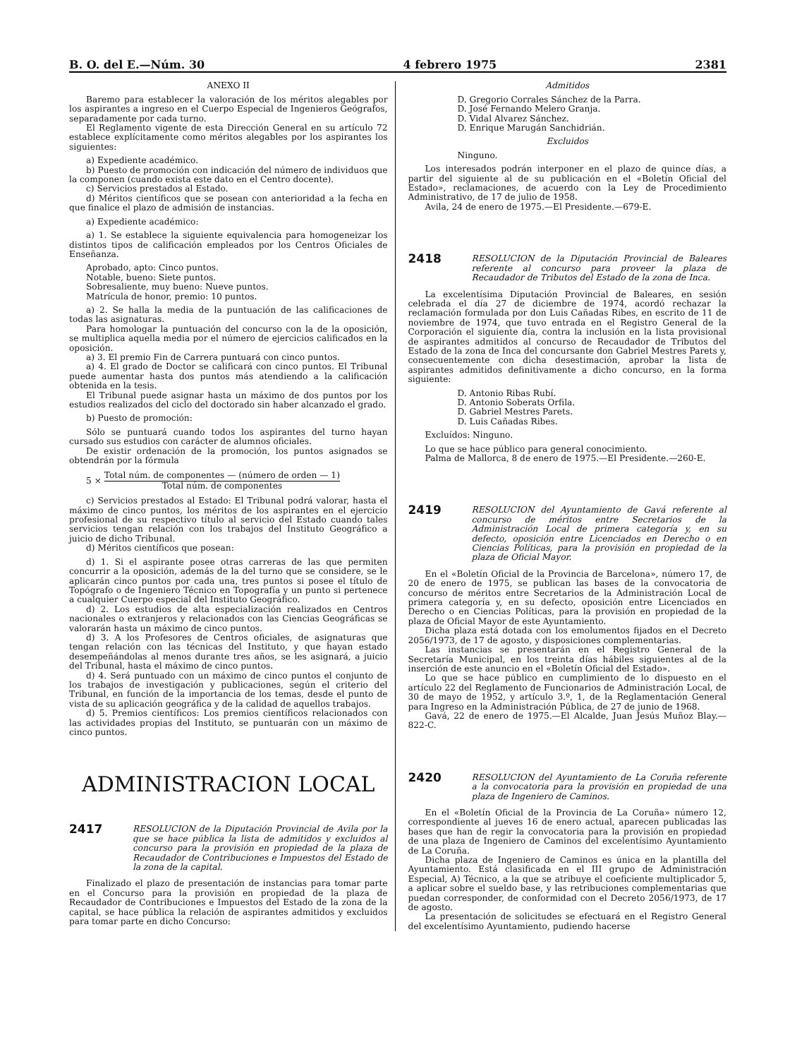B. O. del E.—Núm. 30 4 febrero 1975 2381
ANEXO II
Baremo para establecer la valoración de los méritos alegables por los aspirantes a ingreso en el Cuerpo Especial de Ingenieros Geógrafos, separadamente por cada turno.
El Reglamento vigente de esta Dirección General en su artículo 72 establece explícitamente como méritos alegables por los aspirantes los siguientes:
a) Expediente académico.
b) Puesto de promoción con indicación del número de individuos que la componen (cuando exista este dato en el Centro docente).
c) Servicios prestados al Estado.
d) Méritos científicos que se posean con anterioridad a la fecha en que finalice el plazo de admisión de instancias.
a) Expediente académico:
a) 1. Se establece la siguiente equivalencia para homogeneizar los distintos tipos de calificación empleados por los Centros Oficiales de Enseñanza.
Aprobado, apto: Cinco puntos.
Notable, bueno: Siete puntos.
Sobresaliente, muy bueno: Nueve puntos.
Matrícula de honor, premio: 10 puntos.
a) 2. Se halla la media de la puntuación de las calificaciones de todas las asignaturas.
Para homologar la puntuación del concurso con la de la oposición, se multiplica aquella media por el número de ejercicios calificados en la oposición.
a) 3. El premio Fin de Carrera puntuará con cinco puntos.
a) 4. El grado de Doctor se calificará con cinco puntos. El Tribunal puede aumentar hasta dos puntos más atendiendo a la calificación obtenida en la tesis.
El Tribunal puede asignar hasta un máximo de dos puntos por los estudios realizados del ciclo del doctorado sin haber alcanzado el grado.
b) Puesto de promoción:
Sólo se puntuará cuando todos los aspirantes del turno hayan cursado sus estudios con carácter de alumnos oficiales.
De existir ordenación de la promoción, los puntos asignados se obtendrán por la fórmula
5 × Total núm. de componentes — (número de orden — 1) Total núm. de componentes
c) Servicios prestados al Estado: El Tribunal podrá valorar, hasta el máximo de cinco puntos, los méritos de los aspirantes en el ejercicio profesional de su respectivo título al servicio del Estado cuando tales servicios tengan relación con los trabajos del Instituto Geográfico a juicio de dicho Tribunal.
d) Méritos científicos que posean:
d) 1. Si el aspirante posee otras carreras de las que permiten concurrir a la oposición, además de la del turno que se considere, se le aplicarán cinco puntos por cada una, tres puntos si posee el título de Topógrafo o de Ingeniero Técnico en Topografía y un punto si pertenece a cualquier Cuerpo especial del Instituto Geográfico.
d) 2. Los estudios de alta especialización realizados en Centros nacionales o extranjeros y relacionados con las Ciencias Geográficas se valorarán hasta un máximo de cinco puntos.
d) 3. A los Profesores de Centros oficiales, de asignaturas que tengan relación con las técnicas del Instituto, y que hayan estado desempeñándolas al menos durante tres años, se les asignará, a juicio del Tribunal, hasta el máximo de cinco puntos.
d) 4. Será puntuado con un máximo de cinco puntos el conjunto de los trabajos de investigación y publicaciones, según el criterio del Tribunal, en función de la importancia de los temas, desde el punto de vista de su aplicación geográfica y de la calidad de aquellos trabajos.
d) 5. Premios científicos: Los premios científicos relacionados con las actividades propias del Instituto, se puntuarán con un máximo de cinco puntos.
ADMINISTRACION LOCAL
2417 RESOLUCION de la Diputación Provincial de Avila por la que se hace pública la lista de admitidos y excluidos al concurso para la provisión en propiedad de la plaza de Recaudador de Contribuciones e Impuestos del Estado de la zona de la capital.
Finalizado el plazo de presentación de instancias para tomar parte en el Concurso para la provisión en propiedad de la plaza de Recaudador de Contribuciones e Impuestos del Estado de la zona de la capital, se hace pública la relación de aspirantes admitidos y excluidos para tomar parte en dicho Concurso:
Admitidos
D. Gregorio Corrales Sánchez de la Parra.
D. José Fernando Melero Granja.
D. Vidal Alvarez Sánchez.
D. Enrique Marugán Sanchidrián.
Excluidos
Ninguno.
Los interesados podrán interponer en el plazo de quince días, a partir del siguiente al de su publicación en el «Boletín Oficial del Estado», reclamaciones, de acuerdo con la Ley de Procedimiento Administrativo, de 17 de julio de 1958.
Avila, 24 de enero de 1975.—El Presidente.—679-E.
2418 RESOLUCION de la Diputación Provincial de Baleares referente al concurso para proveer la plaza de Recaudador de Tributos del Estado de la zona de Inca.
La excelentísima Diputación Provincial de Baleares, en sesión celebrada el día 27 de diciembre de 1974, acordó rechazar la reclamación formulada por don Luis Cañadas Ribes, en escrito de 11 de noviembre de 1974, que tuvo entrada en el Registro General de la Corporación el siguiente día, contra la inclusión en la lista provisional de aspirantes admitidos al concurso de Recaudador de Tributos del Estado de la zona de Inca del concursante don Gabriel Mestres Parets y, consecuentemente con dicha desestimación, aprobar la lista de aspirantes admitidos definitivamente a dicho concurso, en la forma siguiente:
D. Antonio Ribas Rubí.
D. Antonio Soberats Orfila.
D. Gabriel Mestres Parets.
D. Luis Cañadas Ribes.
Excluídos: Ninguno.
Lo que se hace público para general conocimiento.
Palma de Mallorca, 8 de enero de 1975.—El Presidente.—260-E.
2419 RESOLUCION del Ayuntamiento de Gavá referente al concurso de méritos entre Secretarios de la Administración Local de primera categoría y, en su defecto, oposición entre Licenciados en Derecho o en Ciencias Políticas, para la provisión en propiedad de la plaza de Oficial Mayor.
En el «Boletín Oficial de la Provincia de Barcelona», número 17, de 20 de enero de 1975, se publican las bases de la convocatoria de concurso de méritos entre Secretarios de la Administración Local de primera categoría y, en su defecto, oposición entre Licenciados en Derecho o en Ciencias Políticas, para la provisión en propiedad de la plaza de Oficial Mayor de este Ayuntamiento.
Dicha plaza está dotada con los emolumentos fijados en el Decreto 2056/1973, de 17 de agosto, y disposiciones complementarias.
Las instancias se presentarán en el Registro General de la Secretaría Municipal, en los treinta días hábiles siguientes al de la inserción de este anuncio en el «Boletín Oficial del Estado».
Lo que se hace público en cumplimiento de lo dispuesto en el artículo 22 del Reglamento de Funcionarios de Administración Local, de 30 de mayo de 1952, y artículo 3.º, 1, de la Reglamentación General para Ingreso en la Administración Pública, de 27 de junio de 1968.
Gavá, 22 de enero de 1975.—El Alcalde, Juan Jesús Muñoz Blay.—822-C.
2420 RESOLUCION del Ayuntamiento de La Coruña referente a la convocatoria para la provisión en propiedad de una plaza de Ingeniero de Caminos.
En el «Boletín Oficial de la Provincia de La Coruña» número 12, correspondiente al jueves 16 de enero actual, aparecen publicadas las bases que han de regir la convocatoria para la provisión en propiedad de una plaza de Ingeniero de Caminos del excelentísimo Ayuntamiento de La Coruña.
Dicha plaza de Ingeniero de Caminos es única en la plantilla del Ayuntamiento. Está clasificada en el III grupo de Administración Especial, A) Técnico, a la que se atribuye el coeficiente multiplicador 5, a aplicar sobre el sueldo base, y las retribuciones complementarias que puedan corresponder, de conformidad con el Decreto 2056/1973, de 17 de agosto.
La presentación de solicitudes se efectuará en el Registro General del excelentísimo Ayuntamiento, pudiendo hacerse